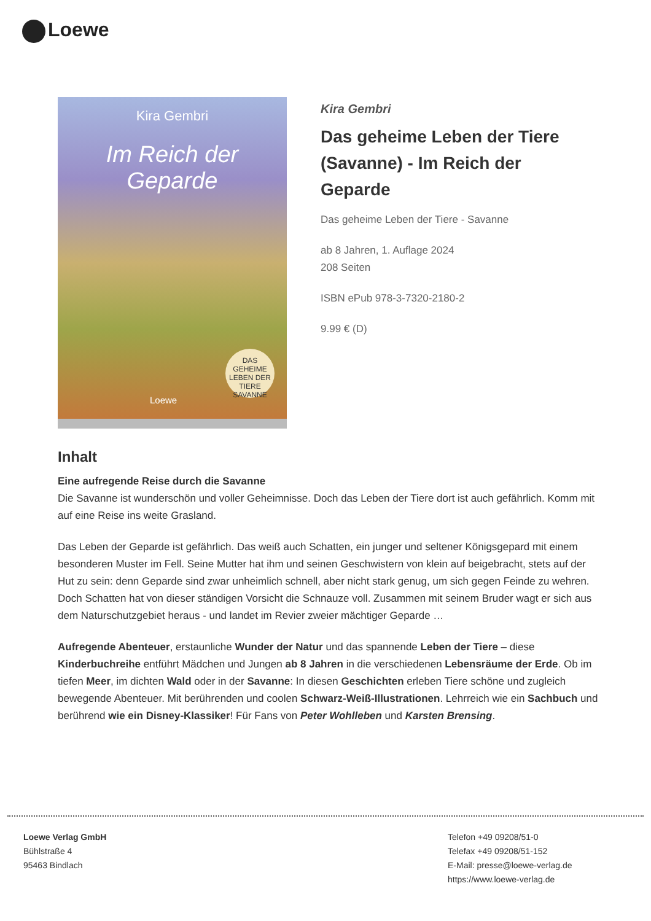Loewe
Kira Gembri
Im Reich der Geparde
DAS GEHEIME LEBEN DER TIERE SAVANNE
Loewe
Kira Gembri
Das geheime Leben der Tiere (Savanne) - Im Reich der Geparde
Das geheime Leben der Tiere - Savanne
ab 8 Jahren, 1. Auflage 2024
208 Seiten
ISBN ePub 978-3-7320-2180-2
9.99 € (D)
Inhalt
Eine aufregende Reise durch die Savanne
Die Savanne ist wunderschön und voller Geheimnisse. Doch das Leben der Tiere dort ist auch gefährlich. Komm mit auf eine Reise ins weite Grasland.
Das Leben der Geparde ist gefährlich. Das weiß auch Schatten, ein junger und seltener Königsgepard mit einem besonderen Muster im Fell. Seine Mutter hat ihm und seinen Geschwistern von klein auf beigebracht, stets auf der Hut zu sein: denn Geparde sind zwar unheimlich schnell, aber nicht stark genug, um sich gegen Feinde zu wehren. Doch Schatten hat von dieser ständigen Vorsicht die Schnauze voll. Zusammen mit seinem Bruder wagt er sich aus dem Naturschutzgebiet heraus - und landet im Revier zweier mächtiger Geparde …
Aufregende Abenteuer, erstaunliche Wunder der Natur und das spannende Leben der Tiere – diese Kinderbuchreihe entführt Mädchen und Jungen ab 8 Jahren in die verschiedenen Lebensräume der Erde. Ob im tiefen Meer, im dichten Wald oder in der Savanne: In diesen Geschichten erleben Tiere schöne und zugleich bewegende Abenteuer. Mit berührenden und coolen Schwarz-Weiß-Illustrationen. Lehrreich wie ein Sachbuch und berührend wie ein Disney-Klassiker! Für Fans von Peter Wohlleben und Karsten Brensing.
Loewe Verlag GmbH
Bühlstraße 4
95463 Bindlach
Telefon +49 09208/51-0
Telefax +49 09208/51-152
E-Mail: presse@loewe-verlag.de
https://www.loewe-verlag.de